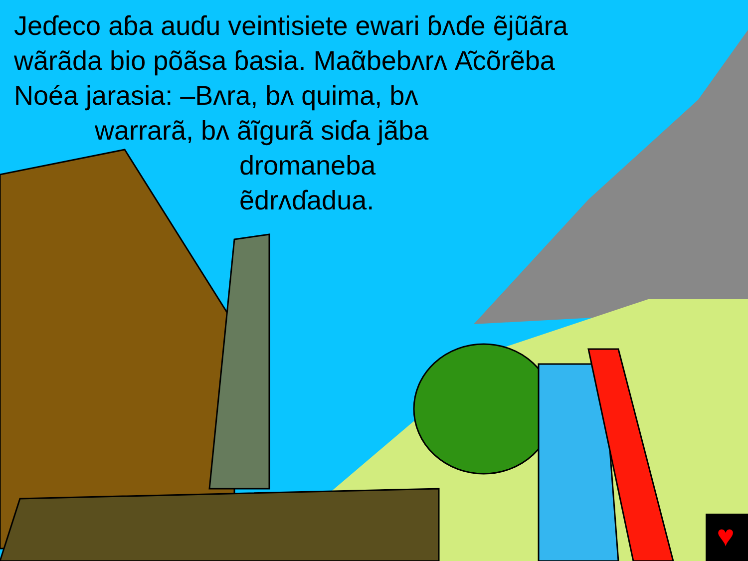♥
Jeɗeco aɓa auɗu veintisiete ewari ɓʌɗe ẽjũãra
wãrãda bio põãsa ɓasia. Maᾶbebʌrʌ Α͂cõrẽba
Noéa jarasia: –Bʌra, bʌ quima, bʌ
warrarã, bʌ ãĩgurã siɗa jãba
dromaneba
ẽdrʌɗadua.